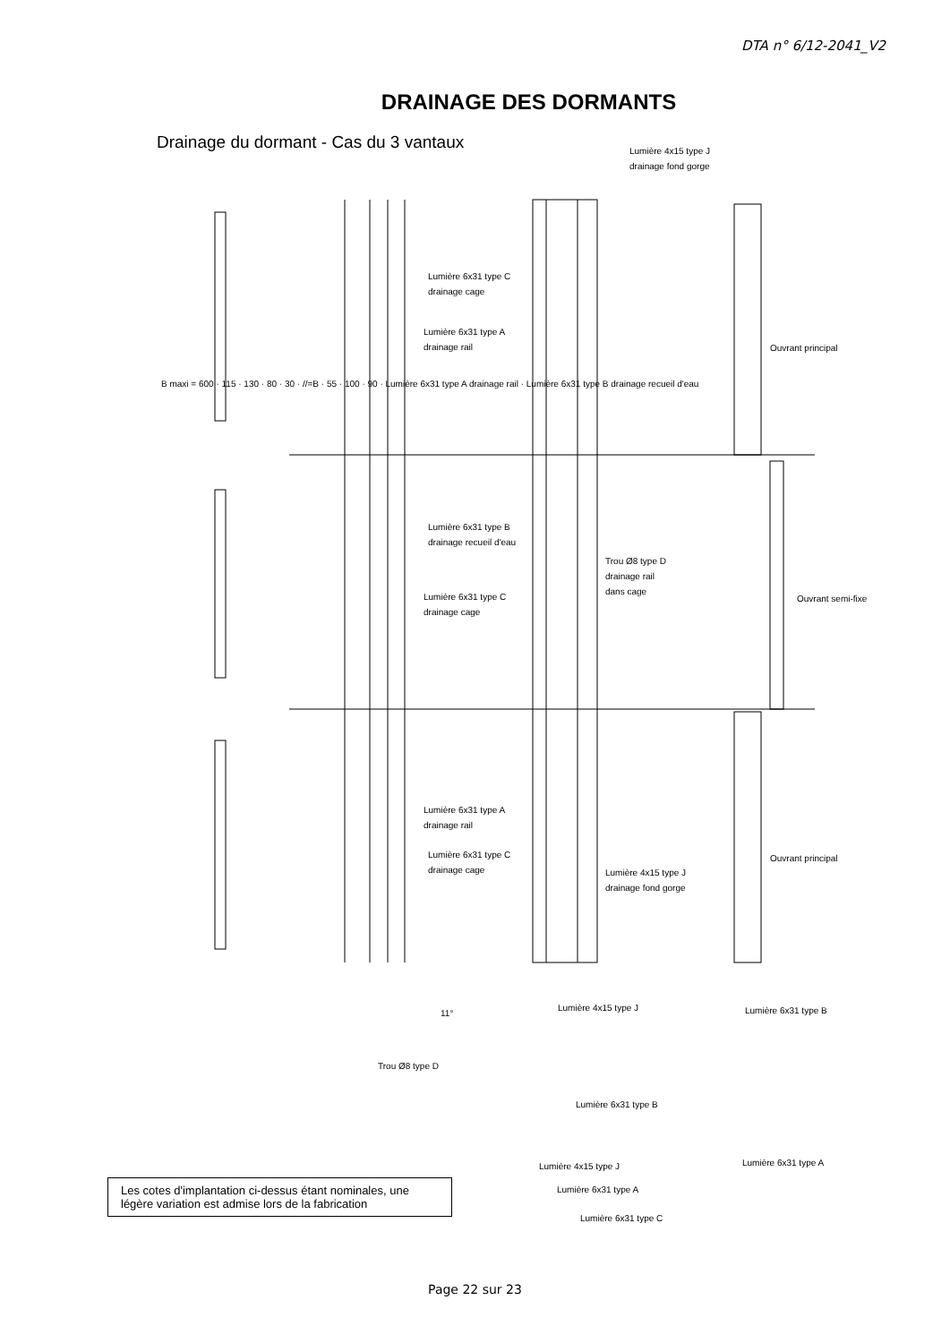DTA n° 6/12-2041_V2
DRAINAGE DES DORMANTS
Drainage du dormant - Cas du 3 vantaux
Lumière 4x15 type J
drainage fond gorge
Lumière 6x31 type C
drainage cage
Lumière 6x31 type A
drainage rail
Lumière 6x31 type B
drainage recueil d'eau
Lumière 6x31 type C
drainage cage
Trou Ø8 type D
drainage rail
dans cage
Lumière 6x31 type A
drainage rail
Lumière 6x31 type C
drainage cage
Lumière 4x15 type J
drainage fond gorge
B maxi = 600 · 115 · 130 · 80 · 30 · //=B · 55 · 100 · 90 · Lumière 6x31 type A drainage rail · Lumière 6x31 type B drainage recueil d'eau
Ouvrant principal
Ouvrant semi-fixe
Ouvrant principal
11°
Trou Ø8 type D
Lumière 4x15 type J Lumière 6x31 type B
Lumière 6x31 type B
Lumière 4x15 type J Lumière 6x31 type A
Lumière 6x31 type A
Lumière 6x31 type C
Les cotes d'implantation ci-dessus étant nominales, une légère variation est admise lors de la fabrication
Page 22 sur 23